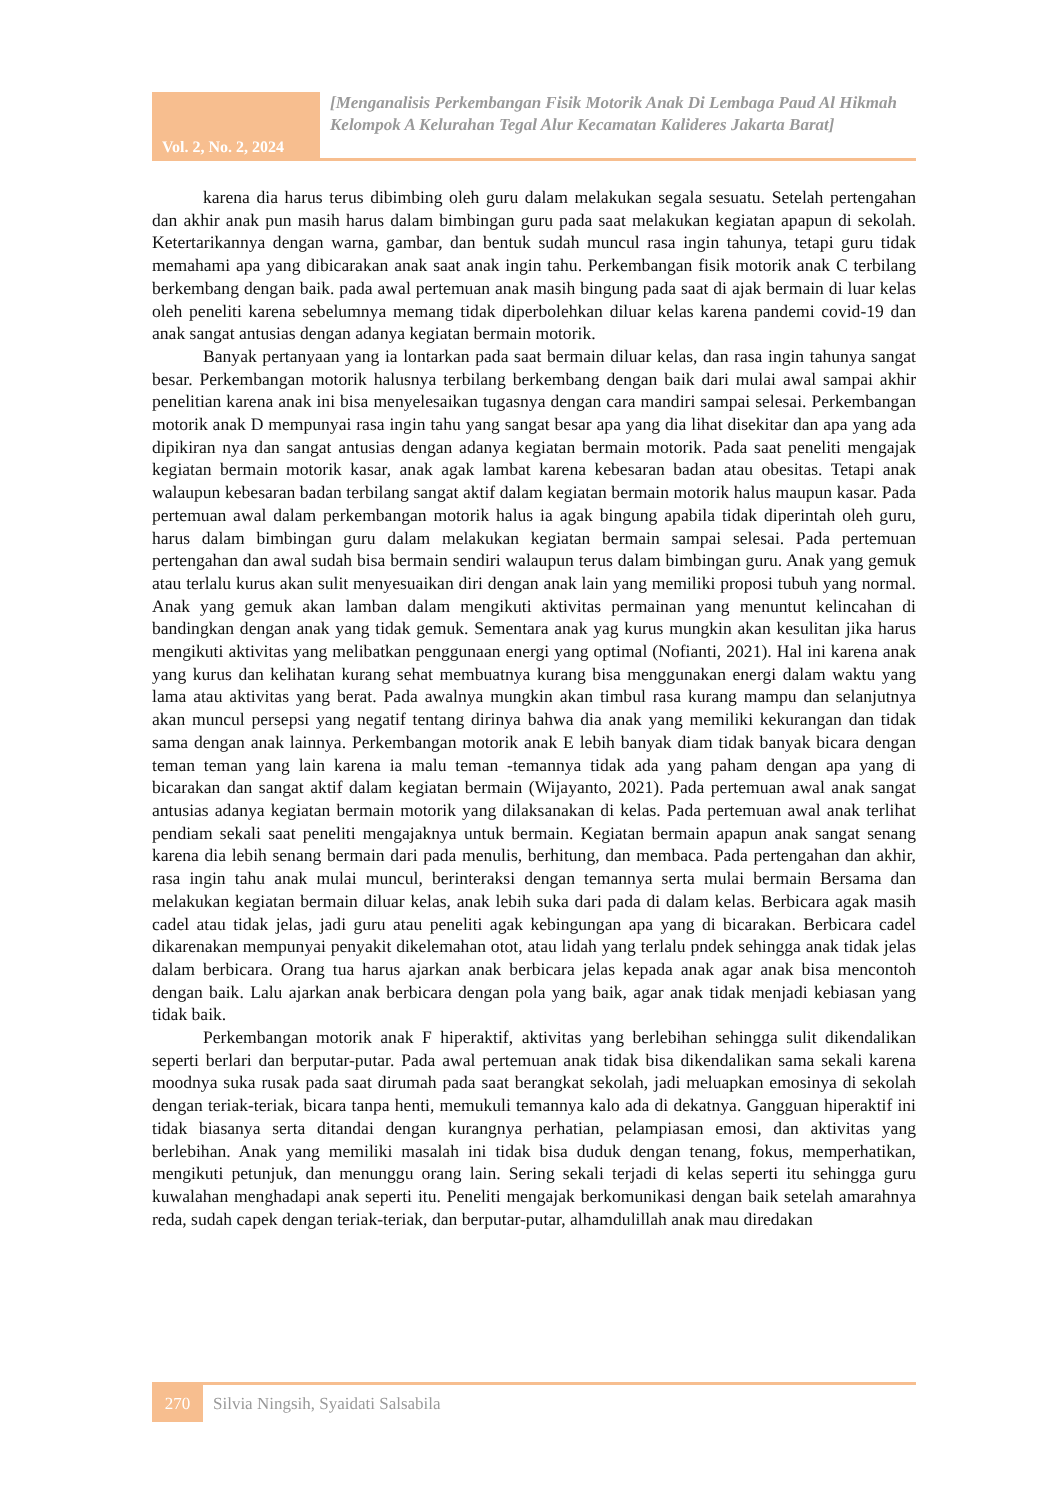Vol. 2, No. 2, 2024
[Menganalisis Perkembangan Fisik Motorik Anak Di Lembaga Paud Al Hikmah Kelompok A Kelurahan Tegal Alur Kecamatan Kalideres Jakarta Barat]
karena dia harus terus dibimbing oleh guru dalam melakukan segala sesuatu. Setelah pertengahan dan akhir anak pun masih harus dalam bimbingan guru pada saat melakukan kegiatan apapun di sekolah. Ketertarikannya dengan warna, gambar, dan bentuk sudah muncul rasa ingin tahunya, tetapi guru tidak memahami apa yang dibicarakan anak saat anak ingin tahu. Perkembangan fisik motorik anak C terbilang berkembang dengan baik. pada awal pertemuan anak masih bingung pada saat di ajak bermain di luar kelas oleh peneliti karena sebelumnya memang tidak diperbolehkan diluar kelas karena pandemi covid-19 dan anak sangat antusias dengan adanya kegiatan bermain motorik.
Banyak pertanyaan yang ia lontarkan pada saat bermain diluar kelas, dan rasa ingin tahunya sangat besar. Perkembangan motorik halusnya terbilang berkembang dengan baik dari mulai awal sampai akhir penelitian karena anak ini bisa menyelesaikan tugasnya dengan cara mandiri sampai selesai. Perkembangan motorik anak D mempunyai rasa ingin tahu yang sangat besar apa yang dia lihat disekitar dan apa yang ada dipikiran nya dan sangat antusias dengan adanya kegiatan bermain motorik. Pada saat peneliti mengajak kegiatan bermain motorik kasar, anak agak lambat karena kebesaran badan atau obesitas. Tetapi anak walaupun kebesaran badan terbilang sangat aktif dalam kegiatan bermain motorik halus maupun kasar. Pada pertemuan awal dalam perkembangan motorik halus ia agak bingung apabila tidak diperintah oleh guru, harus dalam bimbingan guru dalam melakukan kegiatan bermain sampai selesai. Pada pertemuan pertengahan dan awal sudah bisa bermain sendiri walaupun terus dalam bimbingan guru. Anak yang gemuk atau terlalu kurus akan sulit menyesuaikan diri dengan anak lain yang memiliki proposi tubuh yang normal. Anak yang gemuk akan lamban dalam mengikuti aktivitas permainan yang menuntut kelincahan di bandingkan dengan anak yang tidak gemuk. Sementara anak yag kurus mungkin akan kesulitan jika harus mengikuti aktivitas yang melibatkan penggunaan energi yang optimal (Nofianti, 2021). Hal ini karena anak yang kurus dan kelihatan kurang sehat membuatnya kurang bisa menggunakan energi dalam waktu yang lama atau aktivitas yang berat. Pada awalnya mungkin akan timbul rasa kurang mampu dan selanjutnya akan muncul persepsi yang negatif tentang dirinya bahwa dia anak yang memiliki kekurangan dan tidak sama dengan anak lainnya. Perkembangan motorik anak E lebih banyak diam tidak banyak bicara dengan teman teman yang lain karena ia malu teman -temannya tidak ada yang paham dengan apa yang di bicarakan dan sangat aktif dalam kegiatan bermain (Wijayanto, 2021). Pada pertemuan awal anak sangat antusias adanya kegiatan bermain motorik yang dilaksanakan di kelas. Pada pertemuan awal anak terlihat pendiam sekali saat peneliti mengajaknya untuk bermain. Kegiatan bermain apapun anak sangat senang karena dia lebih senang bermain dari pada menulis, berhitung, dan membaca. Pada pertengahan dan akhir, rasa ingin tahu anak mulai muncul, berinteraksi dengan temannya serta mulai bermain Bersama dan melakukan kegiatan bermain diluar kelas, anak lebih suka dari pada di dalam kelas. Berbicara agak masih cadel atau tidak jelas, jadi guru atau peneliti agak kebingungan apa yang di bicarakan. Berbicara cadel dikarenakan mempunyai penyakit dikelemahan otot, atau lidah yang terlalu pndek sehingga anak tidak jelas dalam berbicara. Orang tua harus ajarkan anak berbicara jelas kepada anak agar anak bisa mencontoh dengan baik. Lalu ajarkan anak berbicara dengan pola yang baik, agar anak tidak menjadi kebiasan yang tidak baik.
Perkembangan motorik anak F hiperaktif, aktivitas yang berlebihan sehingga sulit dikendalikan seperti berlari dan berputar-putar. Pada awal pertemuan anak tidak bisa dikendalikan sama sekali karena moodnya suka rusak pada saat dirumah pada saat berangkat sekolah, jadi meluapkan emosinya di sekolah dengan teriak-teriak, bicara tanpa henti, memukuli temannya kalo ada di dekatnya. Gangguan hiperaktif ini tidak biasanya serta ditandai dengan kurangnya perhatian, pelampiasan emosi, dan aktivitas yang berlebihan. Anak yang memiliki masalah ini tidak bisa duduk dengan tenang, fokus, memperhatikan, mengikuti petunjuk, dan menunggu orang lain. Sering sekali terjadi di kelas seperti itu sehingga guru kuwalahan menghadapi anak seperti itu. Peneliti mengajak berkomunikasi dengan baik setelah amarahnya reda, sudah capek dengan teriak-teriak, dan berputar-putar, alhamdulillah anak mau diredakan
270
Silvia Ningsih, Syaidati Salsabila